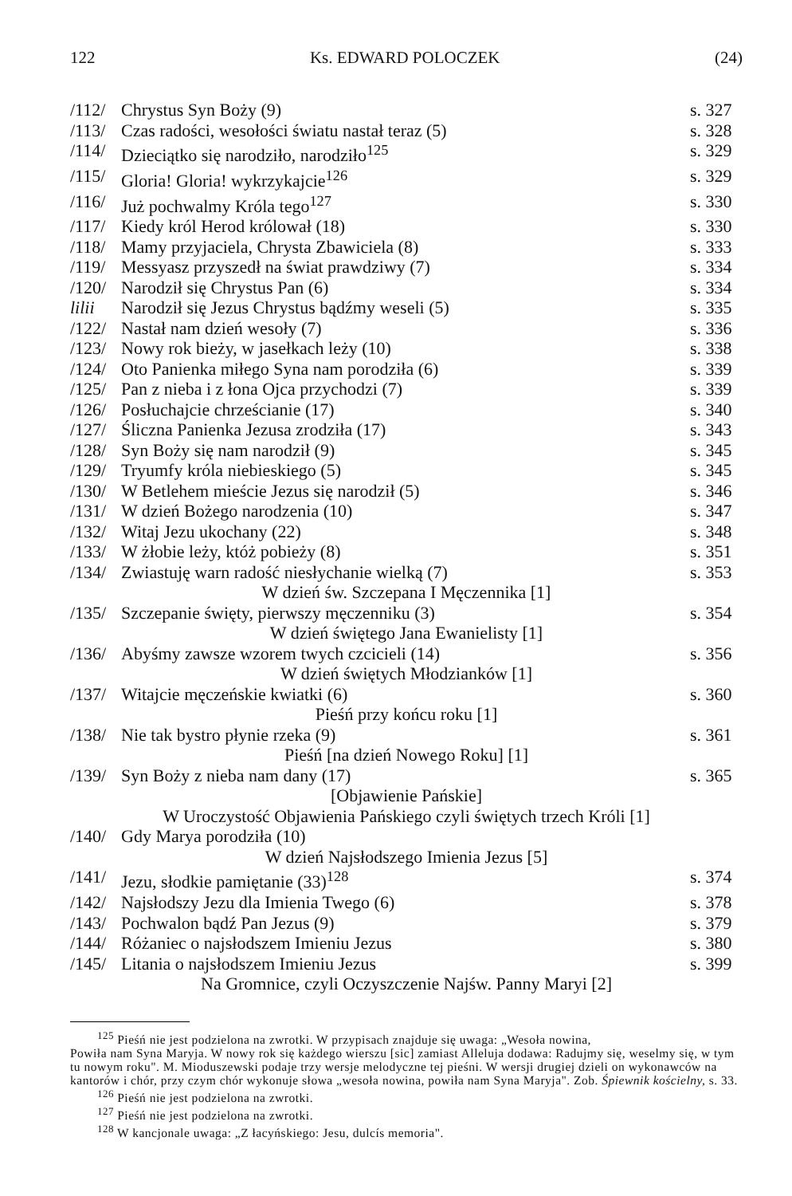122 Ks. EDWARD POLOCZEK (24)
| /112/ | Chrystus Syn Boży (9) | s. 327 |
| /113/ | Czas radości, wesołości światu nastał teraz (5) | s. 328 |
| /114/ | Dzieciątko się narodziło, narodziło<sup>125</sup> | s. 329 |
| /115/ | Gloria! Gloria! wykrzykajcie<sup>126</sup> | s. 329 |
| /116/ | Już pochwalmy Króla tego<sup>127</sup> | s. 330 |
| /117/ | Kiedy król Herod królował (18) | s. 330 |
| /118/ | Mamy przyjaciela, Chrysta Zbawiciela (8) | s. 333 |
| /119/ | Messyasz przyszedł na świat prawdziwy (7) | s. 334 |
| /120/ | Narodził się Chrystus Pan (6) | s. 334 |
| lilii | Narodził się Jezus Chrystus bądźmy weseli (5) | s. 335 |
| /122/ | Nastał nam dzień wesoły (7) | s. 336 |
| /123/ | Nowy rok bieży, w jasełkach leży (10) | s. 338 |
| /124/ | Oto Panienka miłego Syna nam porodziła (6) | s. 339 |
| /125/ | Pan z nieba i z łona Ojca przychodzi (7) | s. 339 |
| /126/ | Posłuchajcie chrześcianie (17) | s. 340 |
| /127/ | Śliczna Panienka Jezusa zrodziła (17) | s. 343 |
| /128/ | Syn Boży się nam narodził (9) | s. 345 |
| /129/ | Tryumfy króla niebieskiego (5) | s. 345 |
| /130/ | W Betlehem mieście Jezus się narodził (5) | s. 346 |
| /131/ | W dzień Bożego narodzenia (10) | s. 347 |
| /132/ | Witaj Jezu ukochany (22) | s. 348 |
| /133/ | W żłobie leży, któż pobieży (8) | s. 351 |
| /134/ | Zwiastuję warn radość niesłychanie wielką (7) | s. 353 |
| W dzień św. Szczepana I Męczennika [1] | | |
| /135/ | Szczepanie święty, pierwszy męczenniku (3) | s. 354 |
| W dzień świętego Jana Ewanielisty [1] | | |
| /136/ | Abyśmy zawsze wzorem twych czcicieli (14) | s. 356 |
| W dzień świętych Młodzianków [1] | | |
| /137/ | Witajcie męczeńskie kwiatki (6) | s. 360 |
| Pieśń przy końcu roku [1] | | |
| /138/ | Nie tak bystro płynie rzeka (9) | s. 361 |
| Pieśń [na dzień Nowego Roku] [1] | | |
| /139/ | Syn Boży z nieba nam dany (17) | s. 365 |
| [Objawienie Pańskie] | | |
| W Uroczystość Objawienia Pańskiego czyli świętych trzech Króli [1] | | |
| /140/ | Gdy Marya porodziła (10) | |
| W dzień Najsłodszego Imienia Jezus [5] | | |
| /141/ | Jezu, słodkie pamiętanie (33)<sup>128</sup> | s. 374 |
| /142/ | Najsłodszy Jezu dla Imienia Twego (6) | s. 378 |
| /143/ | Pochwalon bądź Pan Jezus (9) | s. 379 |
| /144/ | Różaniec o najsłodszem Imieniu Jezus | s. 380 |
| /145/ | Litania o najsłodszem Imieniu Jezus | s. 399 |
| Na Gromnice, czyli Oczyszczenie Najśw. Panny Maryi [2] | | |
<sup>125</sup> Pieśń nie jest podzielona na zwrotki. W przypisach znajduje się uwaga: „Wesoła nowina,
Powiła nam Syna Maryja. W nowy rok się każdego wierszu [sic] zamiast Alleluja dodawa: Radujmy się, weselmy się, w tym tu nowym roku". M. Mioduszewski podaje trzy wersje melodyczne tej pieśni. W wersji drugiej dzieli on wykonawców na kantorów i chór, przy czym chór wykonuje słowa „wesoła nowina, powiła nam Syna Maryja". Zob. Śpiewnik kościelny, s. 33.
<sup>126</sup> Pieśń nie jest podzielona na zwrotki.
<sup>127</sup> Pieśń nie jest podzielona na zwrotki.
<sup>128</sup> W kancjonale uwaga: „Z łacyńskiego: Jesu, dulcís memoria".